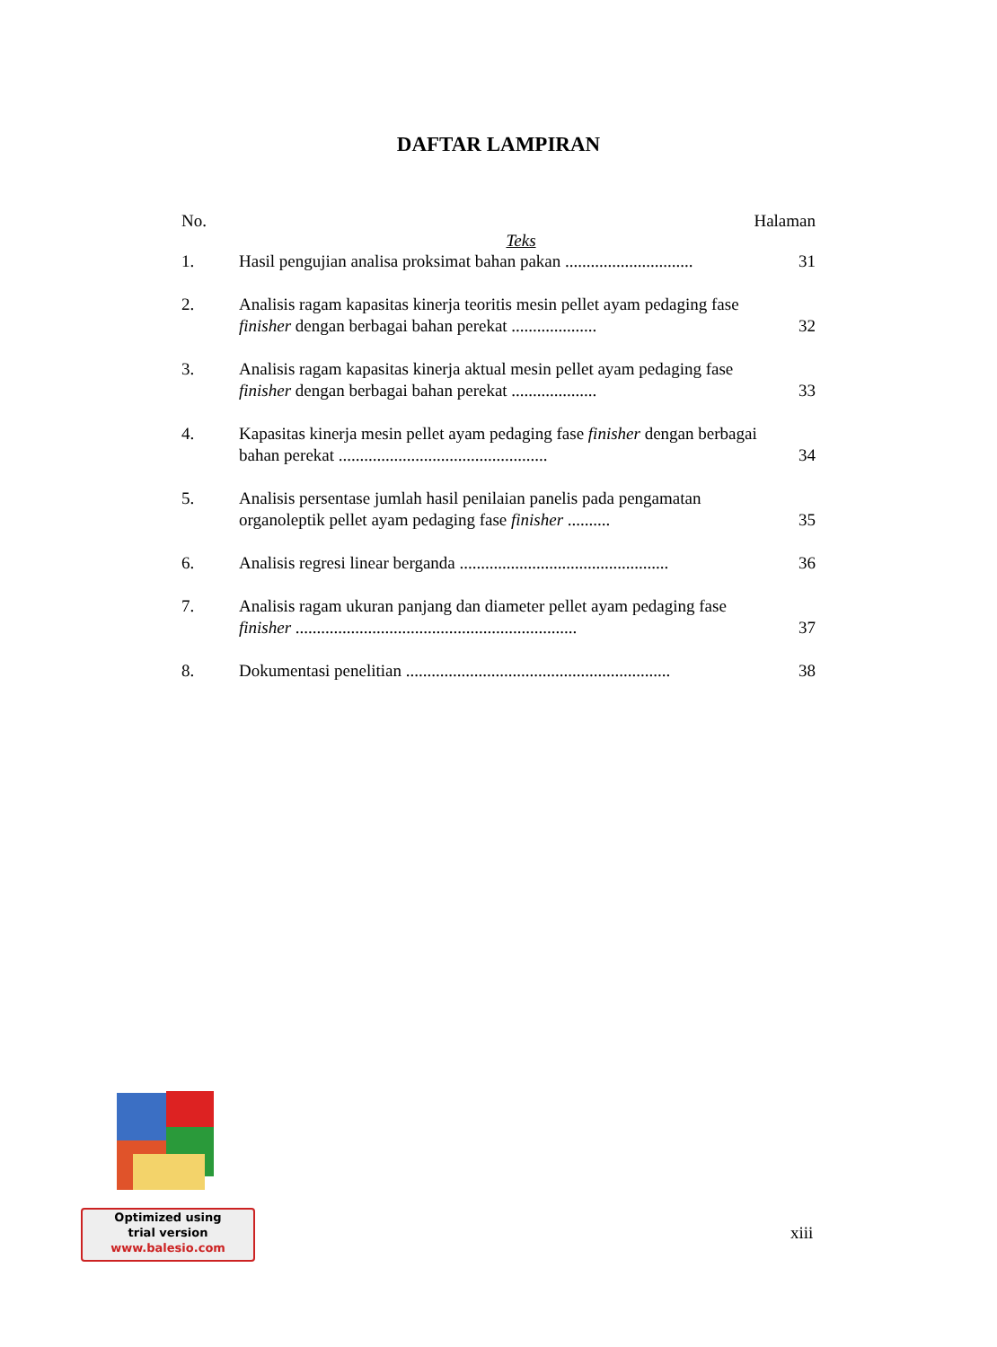DAFTAR LAMPIRAN
No. Halaman
Teks
1. Hasil pengujian analisa proksimat bahan pakan .............................. 31
2. Analisis ragam kapasitas kinerja teoritis mesin pellet ayam pedaging fase finisher dengan berbagai bahan perekat .................... 32
3. Analisis ragam kapasitas kinerja aktual mesin pellet ayam pedaging fase finisher dengan berbagai bahan perekat .................... 33
4. Kapasitas kinerja mesin pellet ayam pedaging fase finisher dengan berbagai bahan perekat ................................................. 34
5. Analisis persentase jumlah hasil penilaian panelis pada pengamatan organoleptik pellet ayam pedaging fase finisher .......... 35
6. Analisis regresi linear berganda ................................................. 36
7. Analisis ragam ukuran panjang dan diameter pellet ayam pedaging fase finisher .................................................................. 37
8. Dokumentasi penelitian .............................................................. 38
Optimized using
trial version
www.balesio.com
xiii